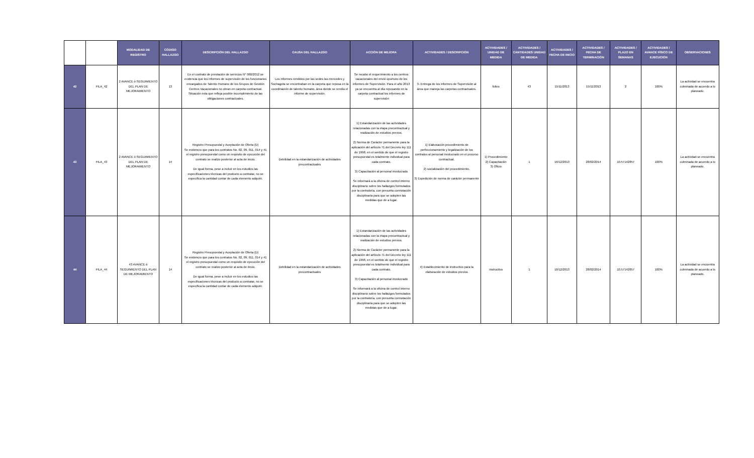| | | MODALIDAD DE REGISTRO | CÓDIGO HALLAZGO | DESCRIPCIÓN DEL HALLAZGO | CAUSA DEL HALLAZGO | ACCIÓN DE MEJORA | ACTIVIDADES / DESCRIPCIÓN | ACTIVIDADES / UNIDAD DE MEDIDA | ACTIVIDADES / CANTIDADES UNIDAD DE MEDIDA | ACTIVIDADES / FECHA DE INICIO | ACTIVIDADES / FECHA DE TERMINACIÓN | ACTIVIDADES / PLAZO EN SEMANAS | ACTIVIDADES / AVANCE FÍSICO DE EJECUCIÓN | OBSERVACIONES |
| --- | --- | --- | --- | --- | --- | --- | --- | --- | --- | --- | --- | --- | --- | --- |
| 42 | FILA_42 | 2 AVANCE ó SEGUIMIENTO DEL PLAN DE MEJORAMIENTO | 13 | En el contrato de prestación de servicios N° 060/2012 se evidencia que los informes de supervisión de los funcionarios encargados de Talento Humano de los Grupos de Gestión Centros Vacacionales no obran en carpeta contractual. Situación esta que refleja posible incumplimiento de las obligaciones contractuales. | Los informes rendidos por las sedes las mercedes y Sochagota se encontraban en la carpeta que reposa en la coordinación de talento humano, área donde se rendía el informe de supervisión. | Se recabo el requerimiento a los centros vacacionales del envió oportuno de los informes de Supervisión. Para el año 2013 ya se encuentra al día reposando en la carpeta contractual los informes de supervisión | 3- Entrega de los informes de Supervisión al área que maneja las carpetas contractuales. | folios | 43 | 15/11/2013 | 15/11/2013 | 2 | 100% | La actividad se encuentra culminada de acuerdo a lo planeado. |
| 43 | FILA_43 | 2 AVANCE ó SEGUIMIENTO DEL PLAN DE MEJORAMIENTO | 14 | Registro Presupuestal y Aceptación de Oferta (D) Se evidencio que para los contratos No. 02, 09, 011, 014 y 41 el registro presupuestal como un requisito de ejecución del contrato se realizo posterior al acta de inicio. De igual forma, pese a incluir en los estudios las especificaciones técnicas del producto a contratar, no se especifica la cantidad contar de cada elemento adquirir. | Debilidad en la estandarización de actividades precontractuales | 1) Estandarización de las actividades relacionadas con la etapa precontractual y realización de estudios previos. 2) Norma de Carácter permanente para la aplicación del artículo 71 del Decreto ley 111 de 1998, en el sentido de que el registro presupuestal es totalmente individual para cada contrato. 3) Capacitación al personal involucrado Se informará a la oficina de control interno disciplinario sobre los hallazgos formulados por la contraloría, con presunta connotación disciplinaria para que se adopten las medidas que de a lugar. | 1) Elaboración procedimiento de perfeccionamiento y legalización de los contratos al personal involucrado en el proceso contractual. 2) socialización del procedimiento. 3) Expedición de norma de carácter permanente | 1) Procedimiento 2) Capacitación 3) Oficio | 1 | 16/12/2013 | 28/02/2014 | 10.57142857 | 100% | La actividad se encuentra culminada de acuerdo a lo planeado. |
| 44 | FILA_44 | 43 AVANCE ó SEGUIMIENTO DEL PLAN DE MEJORAMIENTO | 14 | Registro Presupuestal y Aceptación de Oferta (D) Se evidencio que para los contratos No. 02, 09, 011, 014 y 41 el registro presupuestal como un requisito de ejecución del contrato se realizo posterior al acta de inicio. De igual forma, pese a incluir en los estudios las especificaciones técnicas del producto a contratar, no se especifica la cantidad contar de cada elemento adquirir. | Debilidad en la estandarización de actividades precontractuales | 1) Estandarización de las actividades relacionadas con la etapa precontractual y realización de estudios previos. 2) Norma de Carácter permanente para la aplicación del artículo 71 del Decreto ley 111 de 1998, en el sentido de que el registro presupuestal es totalmente individual para cada contrato. 3) Capacitación al personal involucrado Se informará a la oficina de control interno disciplinario sobre los hallazgos formulados por la contraloría, con presunta connotación disciplinaria para que se adopten las medidas que de a lugar. | 4) Establecimiento de instructivo para la elaboración de estudios previos | instructivo | 1 | 16/12/2013 | 28/02/2014 | 10.57142857 | 100% | La actividad se encuentra culminada de acuerdo a lo planeado. |